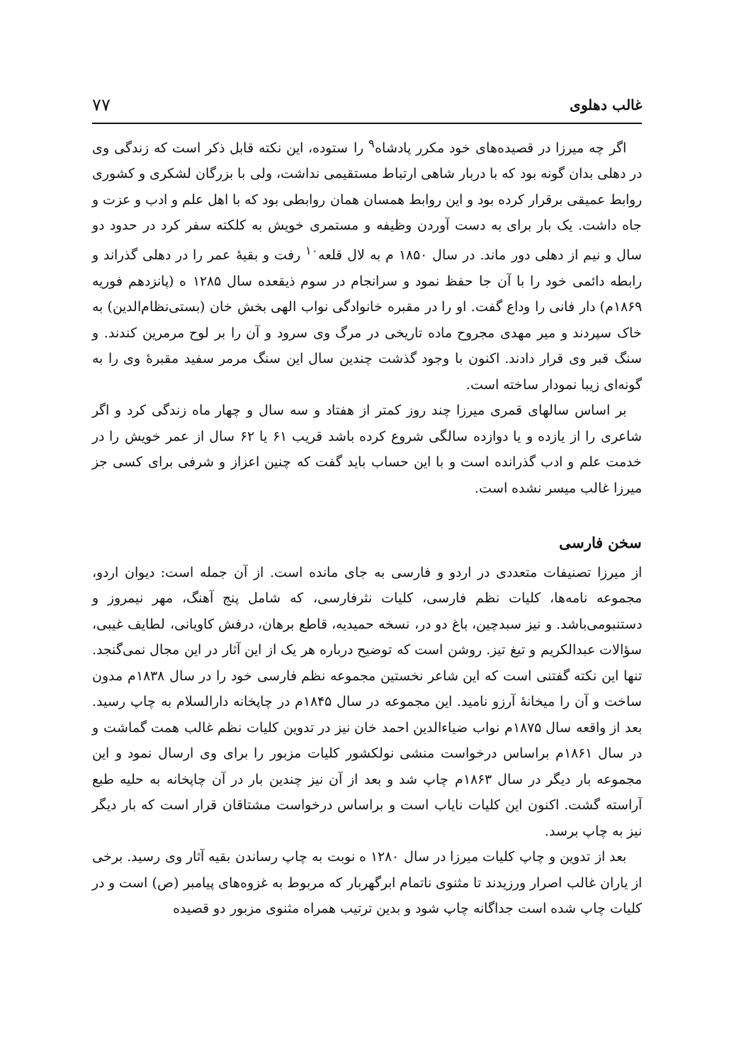غالب دهلوی ۷۷
اگر چه میرزا در قصیده‌های خود مکرر پادشاه<sup>۹</sup> را ستوده، این نکته قابل ذکر است که زندگی وی در دهلی بدان گونه بود که با دربار شاهی ارتباط مستقیمی نداشت، ولی با بزرگان لشکری و کشوری روابط عمیقی برقرار کرده بود و این روابط همسان همان روابطی بود که با اهل علم و ادب و عزت و جاه داشت. یک بار برای به دست آوردن وظیفه و مستمری خویش به کلکته سفر کرد در حدود دو سال و نیم از دهلی دور ماند. در سال ۱۸۵۰ م به لال قلعه<sup>۱۰</sup> رفت و بقیهٔ عمر را در دهلی گذراند و رابطه دائمی خود را با آن جا حفظ نمود و سرانجام در سوم ذیقعده سال ۱۲۸۵ ه (پانزدهم فوریه ۱۸۶۹م) دار فانی را وداع گفت. او را در مقبره خانوادگی نواب الهی بخش خان (بستی‌نظام‌الدین) به خاک سپردند و میر مهدی مجروح ماده تاریخی در مرگ وی سرود و آن را بر لوح مرمرین کندند. و سنگ قبر وی قرار دادند. اکنون با وجود گذشت چندین سال این سنگ مرمر سفید مقبرهٔ وی را به گونه‌ای زیبا نمودار ساخته است.
بر اساس سالهای قمری میرزا چند روز کمتر از هفتاد و سه سال و چهار ماه زندگی کرد و اگر شاعری را از یازده و یا دوازده سالگی شروع کرده باشد قریب ۶۱ یا ۶۲ سال از عمر خویش را در خدمت علم و ادب گذرانده است و با این حساب باید گفت که چنین اعزاز و شرفی برای کسی جز میرزا غالب میسر نشده است.
سخن فارسی
از میرزا تصنیفات متعددی در اردو و فارسی به جای مانده است. از آن جمله است: دیوان اردو، مجموعه نامه‌ها، کلیات نظم فارسی، کلیات نثرفارسی، که شامل پنج آهنگ، مهر نیمروز و دستنبومی‌باشد. و نیز سبدچین، باغ دو در، نسخه حمیدیه، قاطع برهان، درفش کاویانی، لطایف غیبی، سؤالات عبدالکریم و تیغ تیز. روشن است که توضیح درباره هر یک از این آثار در این مجال نمی‌گنجد. تنها این نکته گفتنی است که این شاعر نخستین مجموعه نظم فارسی خود را در سال ۱۸۳۸م مدون ساخت و آن را میخانهٔ آرزو نامید. این مجموعه در سال ۱۸۴۵م در چاپخانه دارالسلام به چاپ رسید. بعد از واقعه سال ۱۸۷۵م نواب ضیاءالدین احمد خان نیز در تدوین کلیات نظم غالب همت گماشت و در سال ۱۸۶۱م براساس درخواست منشی نولکشور کلیات مزبور را برای وی ارسال نمود و این مجموعه بار دیگر در سال ۱۸۶۳م چاپ شد و بعد از آن نیز چندین بار در آن چاپخانه به حلیه طبع آراسته گشت. اکنون این کلیات نایاب است و براساس درخواست مشتاقان قرار است که بار دیگر نیز به چاپ برسد.
بعد از تدوین و چاپ کلیات میرزا در سال ۱۲۸۰ ه نوبت به چاپ رساندن بقیه آثار وی رسید. برخی از یاران غالب اصرار ورزیدند تا مثنوی ناتمام ابرگهربار که مربوط به غزوه‌های پیامبر (ص) است و در کلیات چاپ شده است جداگانه چاپ شود و بدین ترتیب همراه مثنوی مزبور دو قصیده